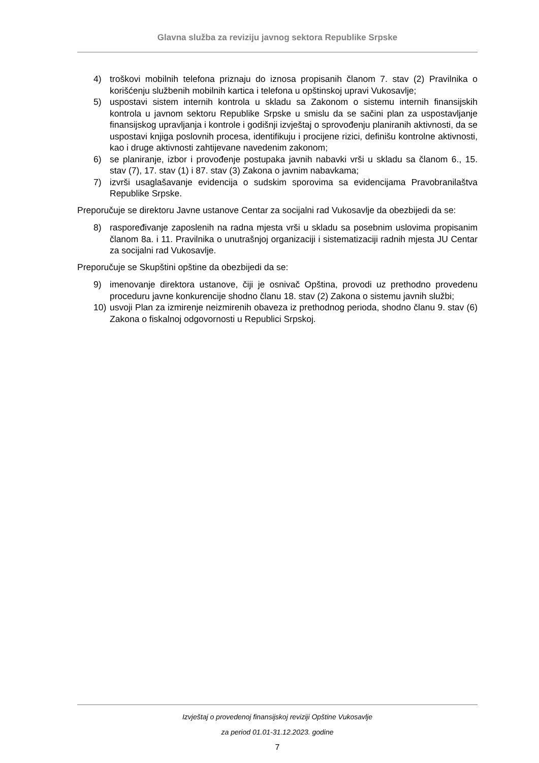Glavna služba za reviziju javnog sektora Republike Srpske
4) troškovi mobilnih telefona priznaju do iznosa propisanih članom 7. stav (2) Pravilnika o korišćenju službenih mobilnih kartica i telefona u opštinskoj upravi Vukosavlje;
5) uspostavi sistem internih kontrola u skladu sa Zakonom o sistemu internih finansijskih kontrola u javnom sektoru Republike Srpske u smislu da se sačini plan za uspostavljanje finansijskog upravljanja i kontrole i godišnji izvještaj o sprovođenju planiranih aktivnosti, da se uspostavi knjiga poslovnih procesa, identifikuju i procijene rizici, definišu kontrolne aktivnosti, kao i druge aktivnosti zahtijevane navedenim zakonom;
6) se planiranje, izbor i provođenje postupaka javnih nabavki vrši u skladu sa članom 6., 15. stav (7), 17. stav (1) i 87. stav (3) Zakona o javnim nabavkama;
7) izvrši usaglašavanje evidencija o sudskim sporovima sa evidencijama Pravobranilaštva Republike Srpske.
Preporučuje se direktoru Javne ustanove Centar za socijalni rad Vukosavlje da obezbijedi da se:
8) raspoređivanje zaposlenih na radna mjesta vrši u skladu sa posebnim uslovima propisanim članom 8a. i 11. Pravilnika o unutrašnjoj organizaciji i sistematizaciji radnih mjesta JU Centar za socijalni rad Vukosavlje.
Preporučuje se Skupštini opštine da obezbijedi da se:
9) imenovanje direktora ustanove, čiji je osnivač Opština, provodi uz prethodno provedenu proceduru javne konkurencije shodno članu 18. stav (2) Zakona o sistemu javnih službi;
10) usvoji Plan za izmirenje neizmirenih obaveza iz prethodnog perioda, shodno članu 9. stav (6) Zakona o fiskalnoj odgovornosti u Republici Srpskoj.
Izvještaj o provedenoj finansijskoj reviziji Opštine Vukosavlje
za period 01.01-31.12.2023. godine
7